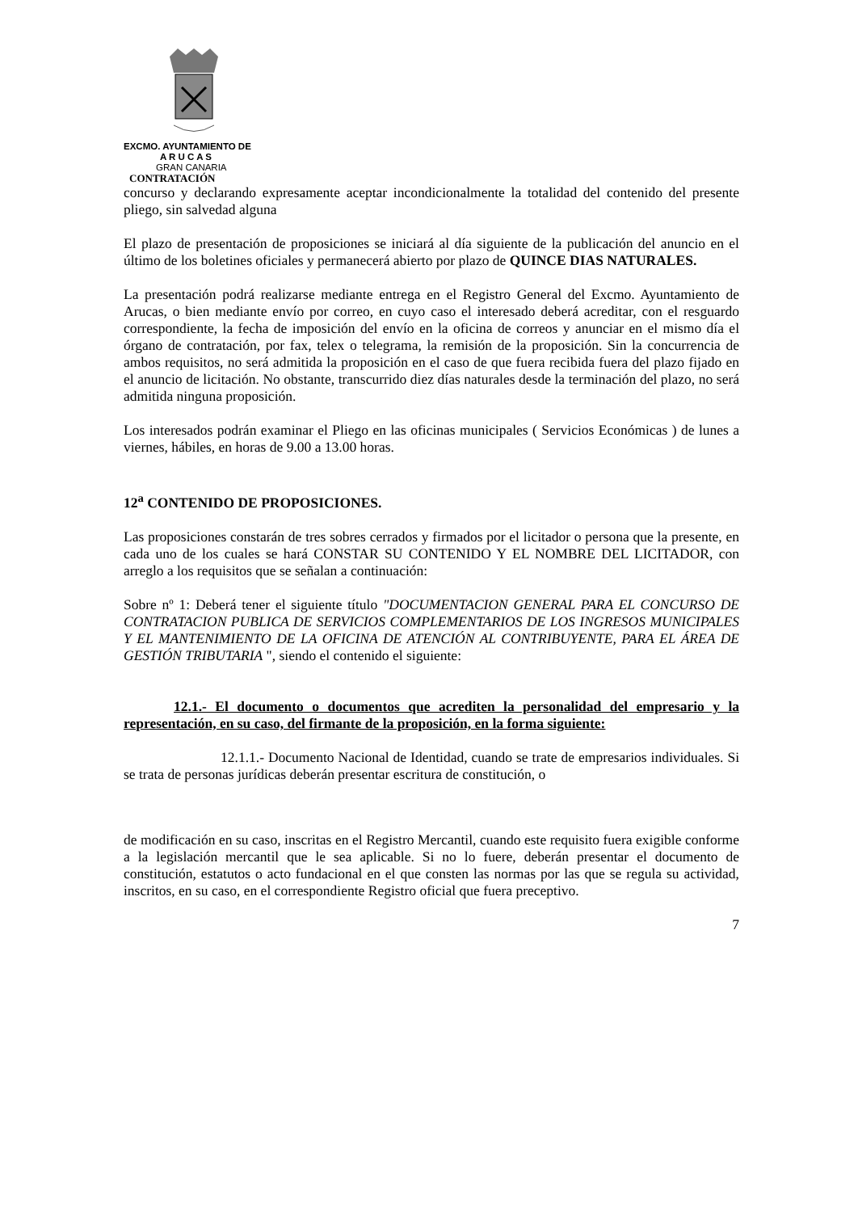EXCMO. AYUNTAMIENTO DE
A R U C A S
GRAN CANARIA
CONTRATACIÓN
concurso y declarando expresamente aceptar incondicionalmente la totalidad del contenido del presente pliego, sin salvedad alguna
El plazo de presentación de proposiciones se iniciará al día siguiente de la publicación del anuncio en el último de los boletines oficiales y permanecerá abierto por plazo de QUINCE DIAS NATURALES.
La presentación podrá realizarse mediante entrega en el Registro General del Excmo. Ayuntamiento de Arucas, o bien mediante envío por correo, en cuyo caso el interesado deberá acreditar, con el resguardo correspondiente, la fecha de imposición del envío en la oficina de correos y anunciar en el mismo día el órgano de contratación, por fax, telex o telegrama, la remisión de la proposición. Sin la concurrencia de ambos requisitos, no será admitida la proposición en el caso de que fuera recibida fuera del plazo fijado en el anuncio de licitación. No obstante, transcurrido diez días naturales desde la terminación del plazo, no será admitida ninguna proposición.
Los interesados podrán examinar el Pliego en las oficinas municipales ( Servicios Económicas ) de lunes a viernes, hábiles, en horas de 9.00 a 13.00 horas.
12<sup>a</sup> CONTENIDO DE PROPOSICIONES.
Las proposiciones constarán de tres sobres cerrados y firmados por el licitador o persona que la presente, en cada uno de los cuales se hará CONSTAR SU CONTENIDO Y EL NOMBRE DEL LICITADOR, con arreglo a los requisitos que se señalan a continuación:
Sobre nº 1: Deberá tener el siguiente título "DOCUMENTACION GENERAL PARA EL CONCURSO DE CONTRATACION PUBLICA DE SERVICIOS COMPLEMENTARIOS DE LOS INGRESOS MUNICIPALES Y EL MANTENIMIENTO DE LA OFICINA DE ATENCIÓN AL CONTRIBUYENTE, PARA EL ÁREA DE GESTIÓN TRIBUTARIA ", siendo el contenido el siguiente:
12.1.- El documento o documentos que acrediten la personalidad del empresario y la representación, en su caso, del firmante de la proposición, en la forma siguiente:
12.1.1.- Documento Nacional de Identidad, cuando se trate de empresarios individuales. Si se trata de personas jurídicas deberán presentar escritura de constitución, o
de modificación en su caso, inscritas en el Registro Mercantil, cuando este requisito fuera exigible conforme a la legislación mercantil que le sea aplicable. Si no lo fuere, deberán presentar el documento de constitución, estatutos o acto fundacional en el que consten las normas por las que se regula su actividad, inscritos, en su caso, en el correspondiente Registro oficial que fuera preceptivo.
7